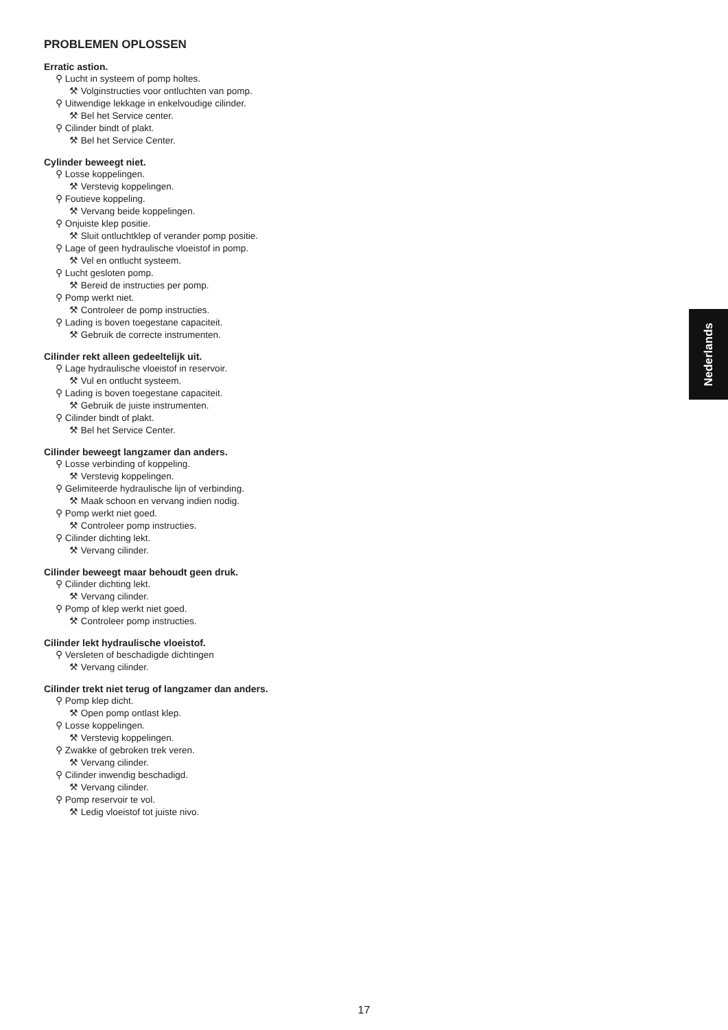PROBLEMEN OPLOSSEN
Erratic astion.
⚲ Lucht in systeem of pomp holtes.
⚒ Volginstructies voor ontluchten van pomp.
⚲ Uitwendige lekkage in enkelvoudige cilinder.
⚒ Bel het Service center.
⚲ Cilinder bindt of plakt.
⚒ Bel het Service Center.
Cylinder beweegt niet.
⚲ Losse koppelingen.
⚒ Verstevig koppelingen.
⚲ Foutieve koppeling.
⚒ Vervang beide koppelingen.
⚲ Onjuiste klep positie.
⚒ Sluit ontluchtklep of verander pomp positie.
⚲ Lage of geen hydraulische vloeistof in pomp.
⚒ Vel en ontlucht systeem.
⚲ Lucht gesloten pomp.
⚒ Bereid de instructies per pomp.
⚲ Pomp werkt niet.
⚒ Controleer de pomp instructies.
⚲ Lading is boven toegestane capaciteit.
⚒ Gebruik de correcte instrumenten.
Cilinder rekt alleen gedeeltelijk uit.
⚲ Lage hydraulische vloeistof in reservoir.
⚒ Vul en ontlucht systeem.
⚲ Lading is boven toegestane capaciteit.
⚒ Gebruik de juiste instrumenten.
⚲ Cilinder bindt of plakt.
⚒ Bel het Service Center.
Cilinder beweegt langzamer dan anders.
⚲ Losse verbinding of koppeling.
⚒ Verstevig koppelingen.
⚲ Gelimiteerde hydraulische lijn of verbinding.
⚒ Maak schoon en vervang indien nodig.
⚲ Pomp werkt niet goed.
⚒ Controleer pomp instructies.
⚲ Cilinder dichting lekt.
⚒ Vervang cilinder.
Cilinder beweegt maar behoudt geen druk.
⚲ Cilinder dichting lekt.
⚒ Vervang cilinder.
⚲ Pomp of klep werkt niet goed.
⚒ Controleer pomp instructies.
Cilinder lekt hydraulische vloeistof.
⚲ Versleten of beschadigde dichtingen
⚒ Vervang cilinder.
Cilinder trekt niet terug of langzamer dan anders.
⚲ Pomp klep dicht.
⚒ Open pomp ontlast klep.
⚲ Losse koppelingen.
⚒ Verstevig koppelingen.
⚲ Zwakke of gebroken trek veren.
⚒ Vervang cilinder.
⚲ Cilinder inwendig beschadigd.
⚒ Vervang cilinder.
⚲ Pomp reservoir te vol.
⚒ Ledig vloeistof tot juiste nivo.
Nederlands
17